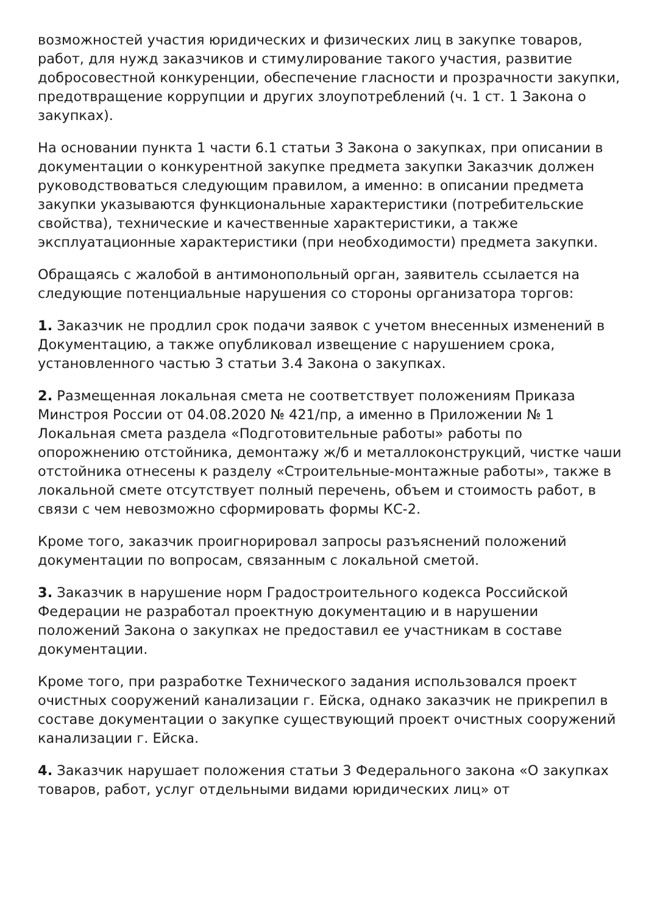возможностей участия юридических и физических лиц в закупке товаров, работ, для нужд заказчиков и стимулирование такого участия, развитие добросовестной конкуренции, обеспечение гласности и прозрачности закупки, предотвращение коррупции и других злоупотреблений (ч. 1 ст. 1 Закона о закупках).
На основании пункта 1 части 6.1 статьи 3 Закона о закупках, при описании в документации о конкурентной закупке предмета закупки Заказчик должен руководствоваться следующим правилом, а именно: в описании предмета закупки указываются функциональные характеристики (потребительские свойства), технические и качественные характеристики, а также эксплуатационные характеристики (при необходимости) предмета закупки.
Обращаясь с жалобой в антимонопольный орган, заявитель ссылается на следующие потенциальные нарушения со стороны организатора торгов:
1. Заказчик не продлил срок подачи заявок с учетом внесенных изменений в Документацию, а также опубликовал извещение с нарушением срока, установленного частью 3 статьи 3.4 Закона о закупках.
2. Размещенная локальная смета не соответствует положениям Приказа Минстроя России от 04.08.2020 № 421/пр, а именно в Приложении № 1 Локальная смета раздела «Подготовительные работы» работы по опорожнению отстойника, демонтажу ж/б и металлоконструкций, чистке чаши отстойника отнесены к разделу «Строительные-монтажные работы», также в локальной смете отсутствует полный перечень, объем и стоимость работ, в связи с чем невозможно сформировать формы КС-2.
Кроме того, заказчик проигнорировал запросы разъяснений положений документации по вопросам, связанным с локальной сметой.
3. Заказчик в нарушение норм Градостроительного кодекса Российской Федерации не разработал проектную документацию и в нарушении положений Закона о закупках не предоставил ее участникам в составе документации.
Кроме того, при разработке Технического задания использовался проект очистных сооружений канализации г. Ейска, однако заказчик не прикрепил в составе документации о закупке существующий проект очистных сооружений канализации г. Ейска.
4. Заказчик нарушает положения статьи 3 Федерального закона «О закупках товаров, работ, услуг отдельными видами юридических лиц» от